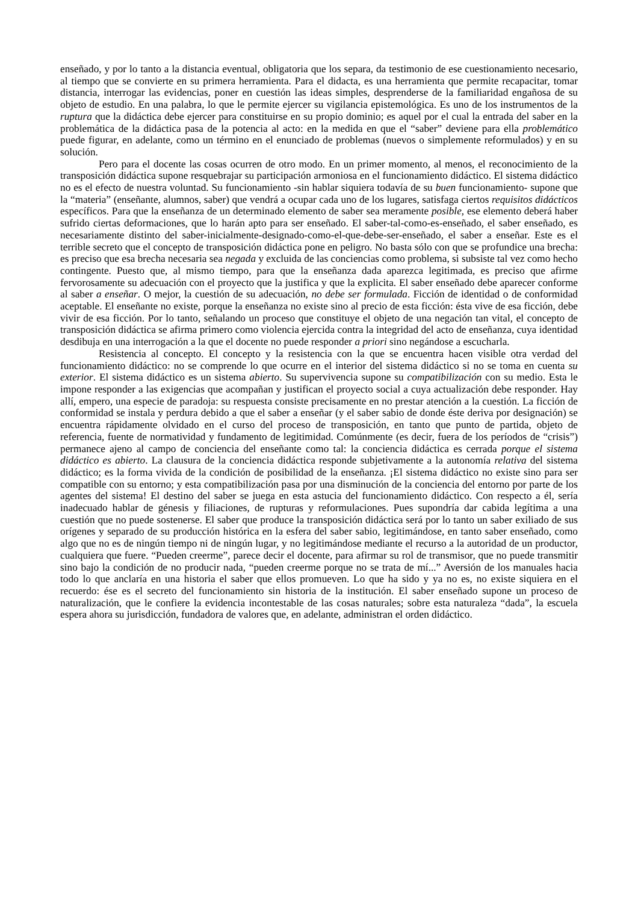enseñado, y por lo tanto a la distancia eventual, obligatoria que los separa, da testimonio de ese cuestionamiento necesario, al tiempo que se convierte en su primera herramienta. Para el didacta, es una herramienta que permite recapacitar, tomar distancia, interrogar las evidencias, poner en cuestión las ideas simples, desprenderse de la familiaridad engañosa de su objeto de estudio. En una palabra, lo que le permite ejercer su vigilancia epistemológica. Es uno de los instrumentos de la ruptura que la didáctica debe ejercer para constituirse en su propio dominio; es aquel por el cual la entrada del saber en la problemática de la didáctica pasa de la potencia al acto: en la medida en que el “saber” deviene para ella problemático puede figurar, en adelante, como un término en el enunciado de problemas (nuevos o simplemente reformulados) y en su solución.
Pero para el docente las cosas ocurren de otro modo. En un primer momento, al menos, el reconocimiento de la transposición didáctica supone resquebrajar su participación armoniosa en el funcionamiento didáctico. El sistema didáctico no es el efecto de nuestra voluntad. Su funcionamiento -sin hablar siquiera todavía de su buen funcionamiento- supone que la “materia” (enseñante, alumnos, saber) que vendrá a ocupar cada uno de los lugares, satisfaga ciertos requisitos didácticos específicos. Para que la enseñanza de un determinado elemento de saber sea meramente posible, ese elemento deberá haber sufrido ciertas deformaciones, que lo harán apto para ser enseñado. El saber-tal-como-es-enseñado, el saber enseñado, es necesariamente distinto del saber-inicialmente-designado-como-el-que-debe-ser-enseñado, el saber a enseñar. Este es el terrible secreto que el concepto de transposición didáctica pone en peligro. No basta sólo con que se profundice una brecha: es preciso que esa brecha necesaria sea negada y excluida de las conciencias como problema, si subsiste tal vez como hecho contingente. Puesto que, al mismo tiempo, para que la enseñanza dada aparezca legitimada, es preciso que afirme fervorosamente su adecuación con el proyecto que la justifica y que la explicita. El saber enseñado debe aparecer conforme al saber a enseñar. O mejor, la cuestión de su adecuación, no debe ser formulada. Ficción de identidad o de conformidad aceptable. El enseñante no existe, porque la enseñanza no existe sino al precio de esta ficción: ésta vive de esa ficción, debe vivir de esa ficción. Por lo tanto, señalando un proceso que constituye el objeto de una negación tan vital, el concepto de transposición didáctica se afirma primero como violencia ejercida contra la integridad del acto de enseñanza, cuya identidad desdibuja en una interrogación a la que el docente no puede responder a priori sino negándose a escucharla.
Resistencia al concepto. El concepto y la resistencia con la que se encuentra hacen visible otra verdad del funcionamiento didáctico: no se comprende lo que ocurre en el interior del sistema didáctico si no se toma en cuenta su exterior. El sistema didáctico es un sistema abierto. Su supervivencia supone su compatibilización con su medio. Esta le impone responder a las exigencias que acompañan y justifican el proyecto social a cuya actualización debe responder. Hay allí, empero, una especie de paradoja: su respuesta consiste precisamente en no prestar atención a la cuestión. La ficción de conformidad se instala y perdura debido a que el saber a enseñar (y el saber sabio de donde éste deriva por designación) se encuentra rápidamente olvidado en el curso del proceso de transposición, en tanto que punto de partida, objeto de referencia, fuente de normatividad y fundamento de legitimidad. Comúnmente (es decir, fuera de los períodos de “crisis”) permanece ajeno al campo de conciencia del enseñante como tal: la conciencia didáctica es cerrada porque el sistema didáctico es abierto. La clausura de la conciencia didáctica responde subjetivamente a la autonomía relativa del sistema didáctico; es la forma vivida de la condición de posibilidad de la enseñanza. ¡El sistema didáctico no existe sino para ser compatible con su entorno; y esta compatibilización pasa por una disminución de la conciencia del entorno por parte de los agentes del sistema! El destino del saber se juega en esta astucia del funcionamiento didáctico. Con respecto a él, sería inadecuado hablar de génesis y filiaciones, de rupturas y reformulaciones. Pues supondría dar cabida legítima a una cuestión que no puede sostenerse. El saber que produce la transposición didáctica será por lo tanto un saber exiliado de sus orígenes y separado de su producción histórica en la esfera del saber sabio, legitimándose, en tanto saber enseñado, como algo que no es de ningún tiempo ni de ningún lugar, y no legitimándose mediante el recurso a la autoridad de un productor, cualquiera que fuere. “Pueden creerme”, parece decir el docente, para afirmar su rol de transmisor, que no puede transmitir sino bajo la condición de no producir nada, “pueden creerme porque no se trata de mí...” Aversión de los manuales hacia todo lo que anclaría en una historia el saber que ellos promueven. Lo que ha sido y ya no es, no existe siquiera en el recuerdo: ése es el secreto del funcionamiento sin historia de la institución. El saber enseñado supone un proceso de naturalización, que le confiere la evidencia incontestable de las cosas naturales; sobre esta naturaleza “dada”, la escuela espera ahora su jurisdicción, fundadora de valores que, en adelante, administran el orden didáctico.